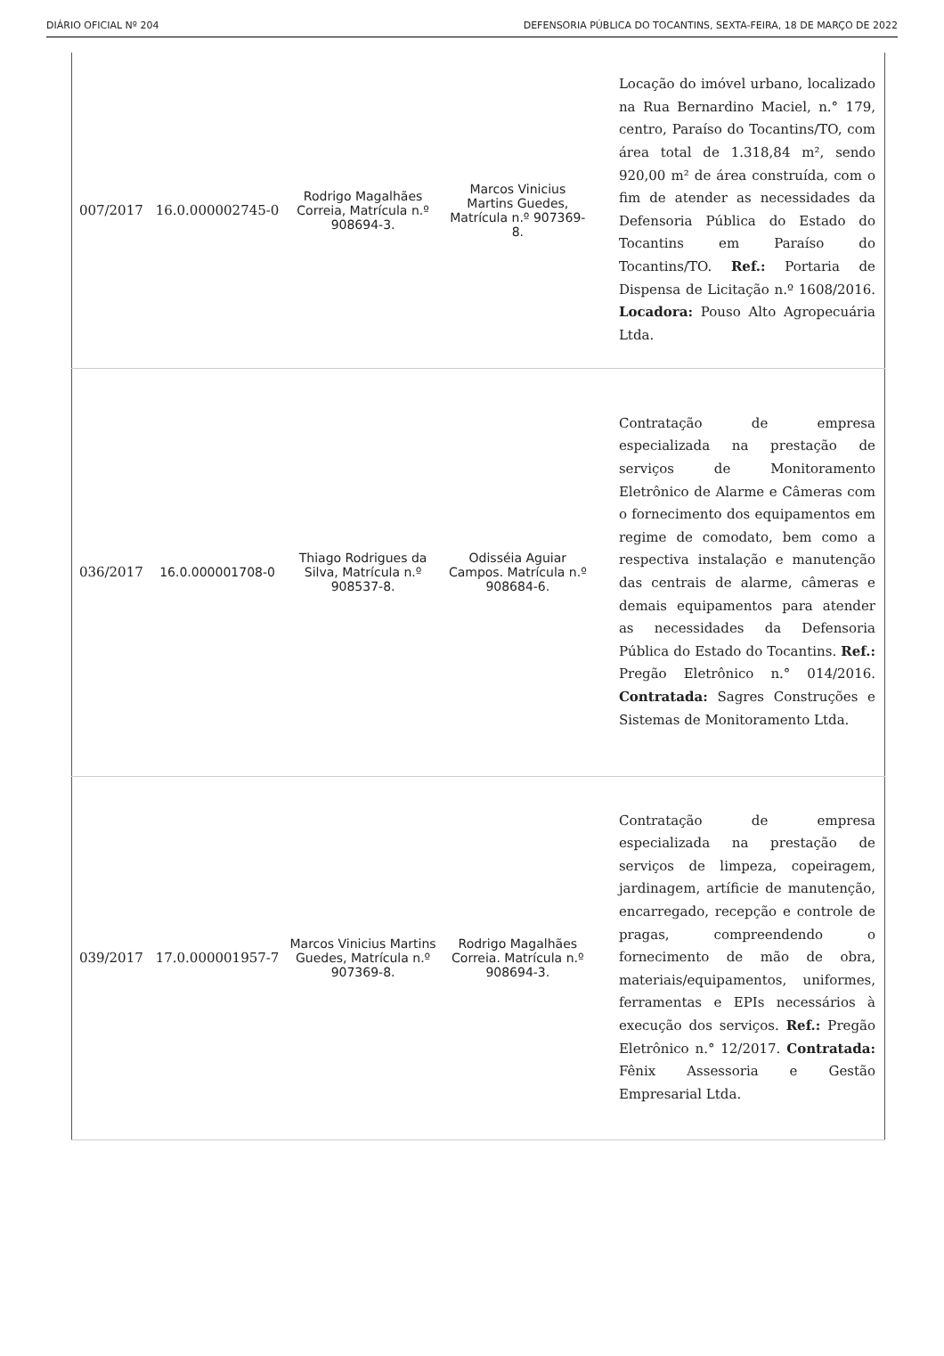DIÁRIO OFICIAL Nº 204 DEFENSORIA PÚBLICA DO TOCANTINS, SEXTA-FEIRA, 18 DE MARÇO DE 2022
| 007/2017 | 16.0.000002745-0 | Rodrigo Magalhães Correia, Matrícula n.º 908694-3. | Marcos Vinicius Martins Guedes, Matrícula n.º 907369-8. | Locação do imóvel urbano, localizado na Rua Bernardino Maciel, n.° 179, centro, Paraíso do Tocantins/TO, com área total de 1.318,84 m², sendo 920,00 m² de área construída, com o fim de atender as necessidades da Defensoria Pública do Estado do Tocantins em Paraíso do Tocantins/TO. Ref.: Portaria de Dispensa de Licitação n.º 1608/2016. Locadora: Pouso Alto Agropecuária Ltda. |
| 036/2017 | 16.0.000001708-0 | Thiago Rodrigues da Silva, Matrícula n.º 908537-8. | Odisséia Aguiar Campos. Matrícula n.º 908684-6. | Contratação de empresa especializada na prestação de serviços de Monitoramento Eletrônico de Alarme e Câmeras com o fornecimento dos equipamentos em regime de comodato, bem como a respectiva instalação e manutenção das centrais de alarme, câmeras e demais equipamentos para atender as necessidades da Defensoria Pública do Estado do Tocantins. Ref.: Pregão Eletrônico n.° 014/2016. Contratada: Sagres Construções e Sistemas de Monitoramento Ltda. |
| 039/2017 | 17.0.000001957-7 | Marcos Vinicius Martins Guedes, Matrícula n.º 907369-8. | Rodrigo Magalhães Correia. Matrícula n.º 908694-3. | Contratação de empresa especializada na prestação de serviços de limpeza, copeiragem, jardinagem, artíficie de manutenção, encarregado, recepção e controle de pragas, compreendendo o fornecimento de mão de obra, materiais/equipamentos, uniformes, ferramentas e EPIs necessários à execução dos serviços. Ref.: Pregão Eletrônico n.° 12/2017. Contratada: Fênix Assessoria e Gestão Empresarial Ltda. |